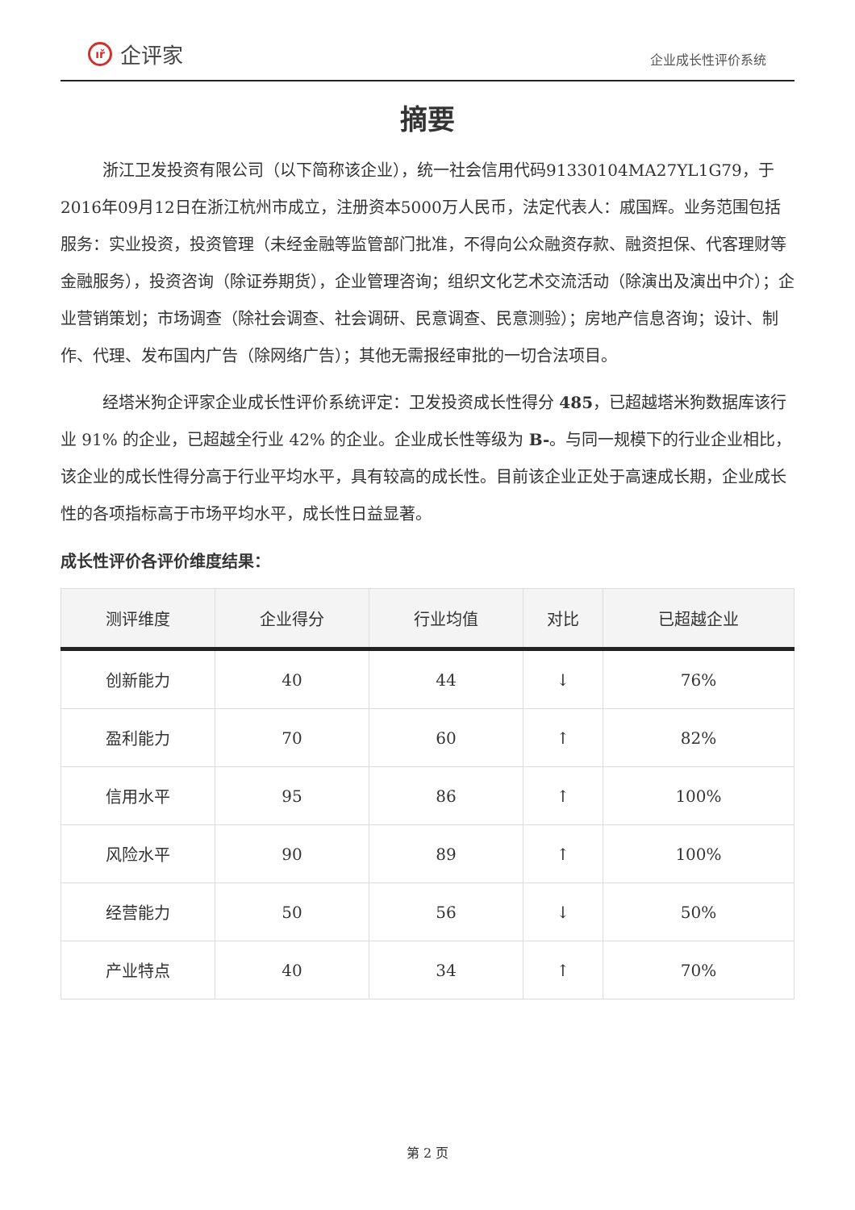ıř 企评家
企业成长性评价系统
摘要
浙江卫发投资有限公司（以下简称该企业），统一社会信用代码91330104MA27YL1G79，于2016年09月12日在浙江杭州市成立，注册资本5000万人民币，法定代表人：戚国辉。业务范围包括服务：实业投资，投资管理（未经金融等监管部门批准，不得向公众融资存款、融资担保、代客理财等金融服务），投资咨询（除证券期货），企业管理咨询；组织文化艺术交流活动（除演出及演出中介）；企业营销策划；市场调查（除社会调查、社会调研、民意调查、民意测验）；房地产信息咨询；设计、制作、代理、发布国内广告（除网络广告）；其他无需报经审批的一切合法项目。
经塔米狗企评家企业成长性评价系统评定：卫发投资成长性得分 485，已超越塔米狗数据库该行业 91% 的企业，已超越全行业 42% 的企业。企业成长性等级为 B-。与同一规模下的行业企业相比，该企业的成长性得分高于行业平均水平，具有较高的成长性。目前该企业正处于高速成长期，企业成长性的各项指标高于市场平均水平，成长性日益显著。
成长性评价各评价维度结果：
| 测评维度 | 企业得分 | 行业均值 | 对比 | 已超越企业 |
| --- | --- | --- | --- | --- |
| 创新能力 | 40 | 44 | ↓ | 76% |
| 盈利能力 | 70 | 60 | ↑ | 82% |
| 信用水平 | 95 | 86 | ↑ | 100% |
| 风险水平 | 90 | 89 | ↑ | 100% |
| 经营能力 | 50 | 56 | ↓ | 50% |
| 产业特点 | 40 | 34 | ↑ | 70% |
第 2 页